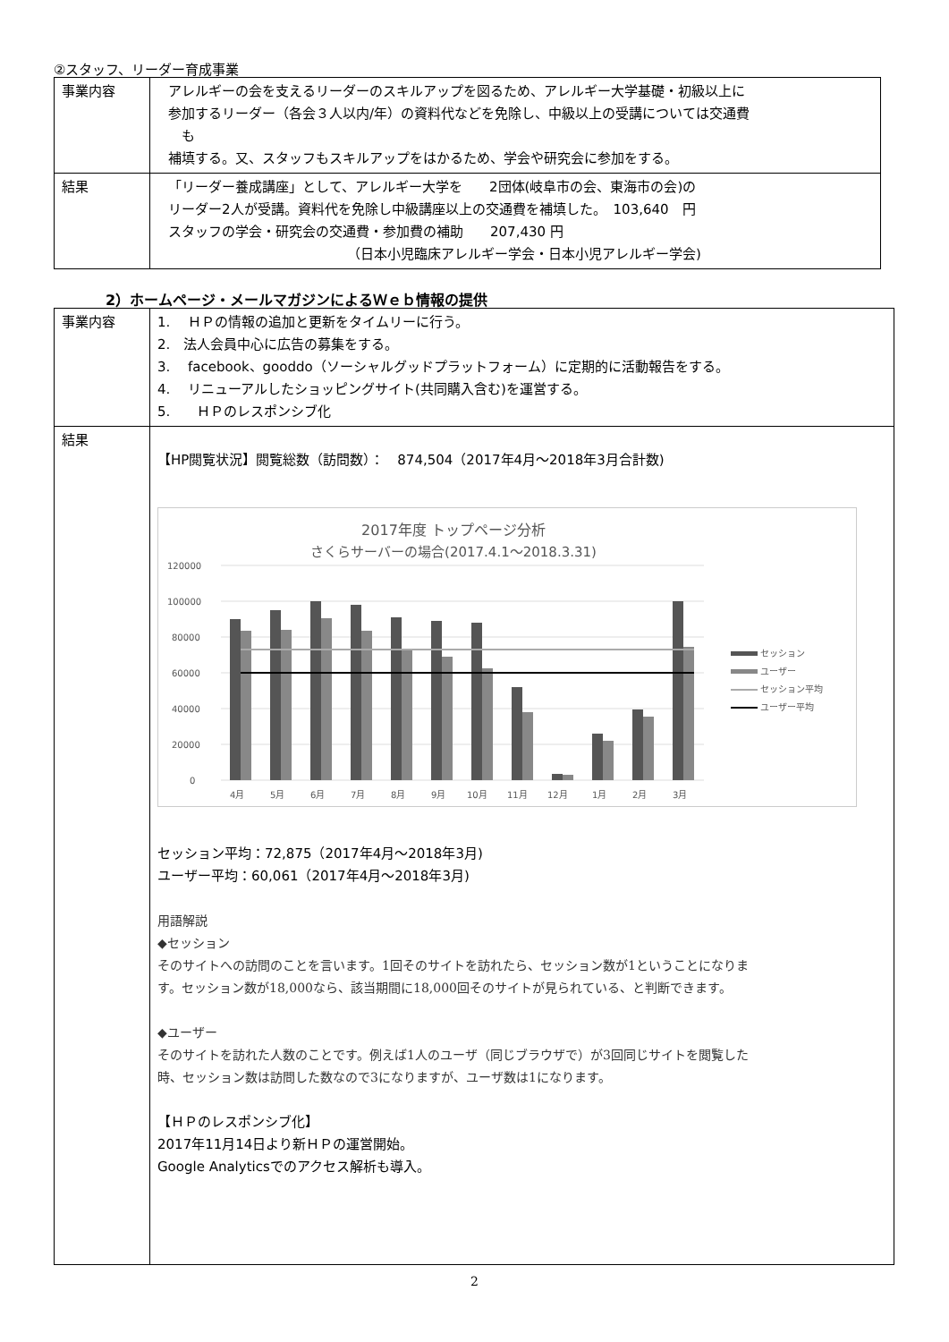②スタッフ、リーダー育成事業
| 事業内容 | アレルギーの会を支えるリーダーのスキルアップを図るため、アレルギー大学基礎・初級以上に 参加するリーダー（各会３人以内/年）の資料代などを免除し、中級以上の受講については交通費 も 補填する。又、スタッフもスキルアップをはかるため、学会や研究会に参加をする。 |
| 結果 | 「リーダー養成講座」として、アレルギー大学を 2団体(岐阜市の会、東海市の会)の リーダー2人が受講。資料代を免除し中級講座以上の交通費を補填した。 103,640 円 スタッフの学会・研究会の交通費・参加費の補助 207,430 円 （日本小児臨床アレルギー学会・日本小児アレルギー学会) |
2）ホームページ・メールマガジンによるＷｅｂ情報の提供
| 事業内容 | 1. ＨＰの情報の追加と更新をタイムリーに行う。 2. 法人会員中心に広告の募集をする。 3. facebook、gooddo（ソーシャルグッドプラットフォーム）に定期的に活動報告をする。 4. リニューアルしたショッピングサイト(共同購入含む)を運営する。 5. ＨＰのレスポンシブ化 |
| 結果 | 【HP閲覧状況】閲覧総数（訪問数）： 874,504（2017年4月～2018年3月合計数) 2017年度 トップページ分析 さくらサーバーの場合(2017.4.1～2018.3.31) 120000 100000 80000 60000 40000 20000 0 4月 5月 6月 7月 8月 9月 10月 11月 12月 1月 2月 3月 セッション ユーザー セッション平均 ユーザー平均 セッション平均：72,875（2017年4月～2018年3月) ユーザー平均：60,061（2017年4月～2018年3月) 用語解説 ◆セッション そのサイトへの訪問のことを言います。1回そのサイトを訪れたら、セッション数が1ということになりま す。セッション数が18,000なら、該当期間に18,000回そのサイトが見られている、と判断できます。 ◆ユーザー そのサイトを訪れた人数のことです。例えば1人のユーザ（同じブラウザで）が3回同じサイトを閲覧した 時、セッション数は訪問した数なので3になりますが、ユーザ数は1になります。 【ＨＰのレスポンシブ化】 2017年11月14日より新ＨＰの運営開始。 Google Analyticsでのアクセス解析も導入。 |
2